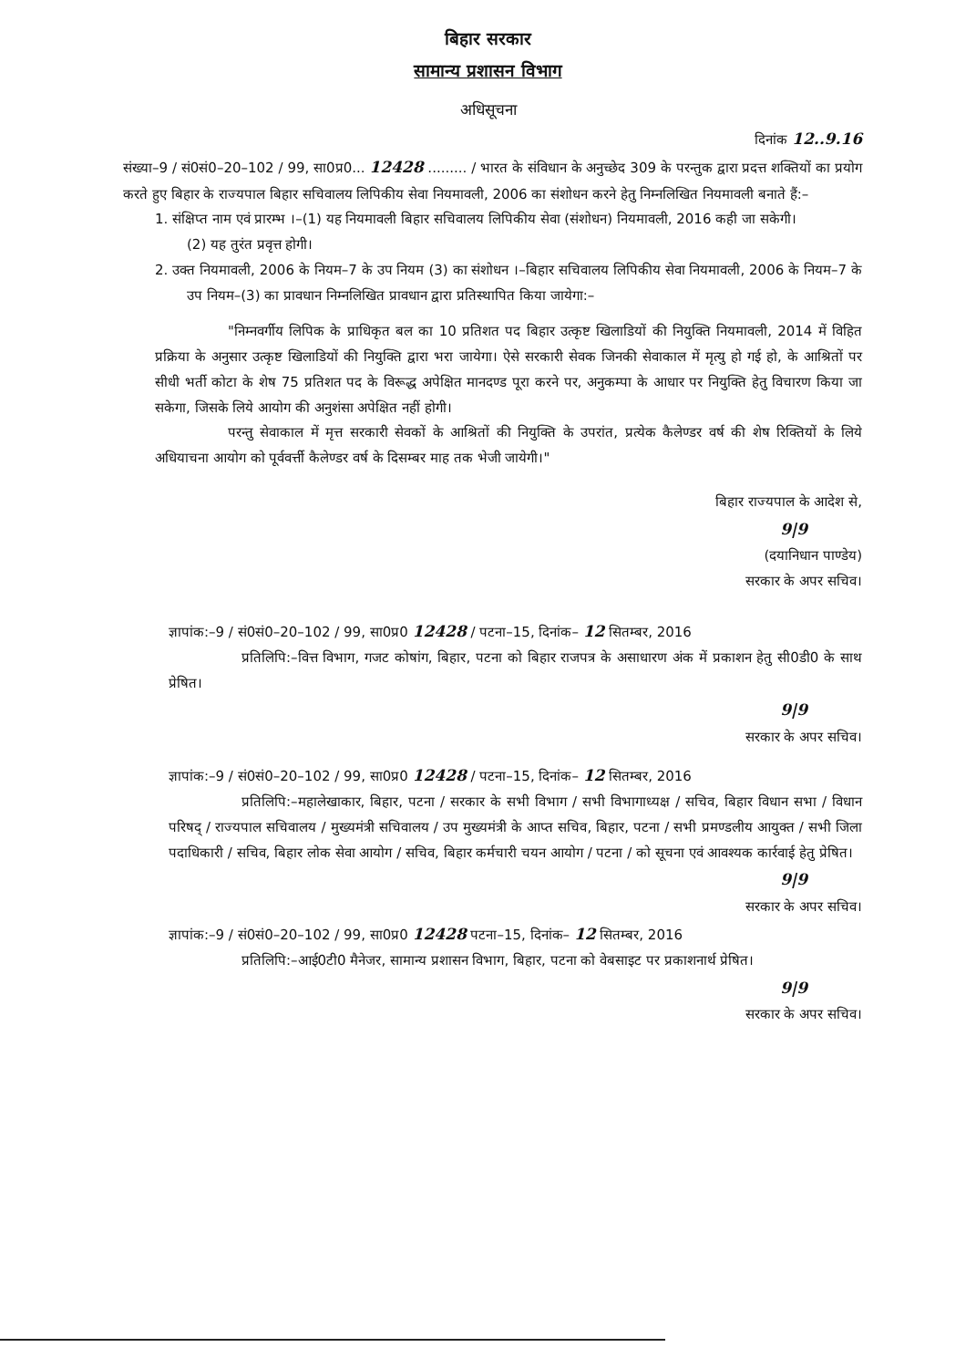बिहार सरकार
सामान्य प्रशासन विभाग
अधिसूचना
दिनांक 12..9.16
संख्या–9 / सं0सं0–20–102 / 99, सा0प्र0... 12428 ......... / भारत के संविधान के अनुच्छेद 309 के परन्तुक द्वारा प्रदत्त शक्तियों का प्रयोग करते हुए बिहार के राज्यपाल बिहार सचिवालय लिपिकीय सेवा नियमावली, 2006 का संशोधन करने हेतु निम्नलिखित नियमावली बनाते हैं:–
1. संक्षिप्त नाम एवं प्रारम्भ ।–(1) यह नियमावली बिहार सचिवालय लिपिकीय सेवा (संशोधन) नियमावली, 2016 कही जा सकेगी।
(2) यह तुरंत प्रवृत्त होगी।
2. उक्त नियमावली, 2006 के नियम–7 के उप नियम (3) का संशोधन ।–बिहार सचिवालय लिपिकीय सेवा नियमावली, 2006 के नियम–7 के उप नियम–(3) का प्रावधान निम्नलिखित प्रावधान द्वारा प्रतिस्थापित किया जायेगा:–
"निम्नवर्गीय लिपिक के प्राधिकृत बल का 10 प्रतिशत पद बिहार उत्कृष्ट खिलाडियों की नियुक्ति नियमावली, 2014 में विहित प्रक्रिया के अनुसार उत्कृष्ट खिलाडियों की नियुक्ति द्वारा भरा जायेगा। ऐसे सरकारी सेवक जिनकी सेवाकाल में मृत्यु हो गई हो, के आश्रितों पर सीधी भर्ती कोटा के शेष 75 प्रतिशत पद के विरूद्ध अपेक्षित मानदण्ड पूरा करने पर, अनुकम्पा के आधार पर नियुक्ति हेतु विचारण किया जा सकेगा, जिसके लिये आयोग की अनुशंसा अपेक्षित नहीं होगी।
परन्तु सेवाकाल में मृत्त सरकारी सेवकों के आश्रितों की नियुक्ति के उपरांत, प्रत्येक कैलेण्डर वर्ष की शेष रिक्तियों के लिये अधियाचना आयोग को पूर्ववर्त्ती कैलेण्डर वर्ष के दिसम्बर माह तक भेजी जायेगी।"
बिहार राज्यपाल के आदेश से,
9|9
(दयानिधान पाण्डेय)
सरकार के अपर सचिव।
ज्ञापांक:–9 / सं0सं0–20–102 / 99, सा0प्र0 12428 / पटना–15, दिनांक– 12 सितम्बर, 2016
प्रतिलिपि:–वित्त विभाग, गजट कोषांग, बिहार, पटना को बिहार राजपत्र के असाधारण अंक में प्रकाशन हेतु सी0डी0 के साथ प्रेषित।
9|9
सरकार के अपर सचिव।
ज्ञापांक:–9 / सं0सं0–20–102 / 99, सा0प्र0 12428 / पटना–15, दिनांक– 12 सितम्बर, 2016
प्रतिलिपि:–महालेखाकार, बिहार, पटना / सरकार के सभी विभाग / सभी विभागाध्यक्ष / सचिव, बिहार विधान सभा / विधान परिषद् / राज्यपाल सचिवालय / मुख्यमंत्री सचिवालय / उप मुख्यमंत्री के आप्त सचिव, बिहार, पटना / सभी प्रमण्डलीय आयुक्त / सभी जिला पदाधिकारी / सचिव, बिहार लोक सेवा आयोग / सचिव, बिहार कर्मचारी चयन आयोग / पटना / को सूचना एवं आवश्यक कार्रवाई हेतु प्रेषित।
9|9
सरकार के अपर सचिव।
ज्ञापांक:–9 / सं0सं0–20–102 / 99, सा0प्र0 12428 पटना–15, दिनांक– 12 सितम्बर, 2016
प्रतिलिपि:–आई0टी0 मैनेजर, सामान्य प्रशासन विभाग, बिहार, पटना को वेबसाइट पर प्रकाशनार्थ प्रेषित।
9|9
सरकार के अपर सचिव।